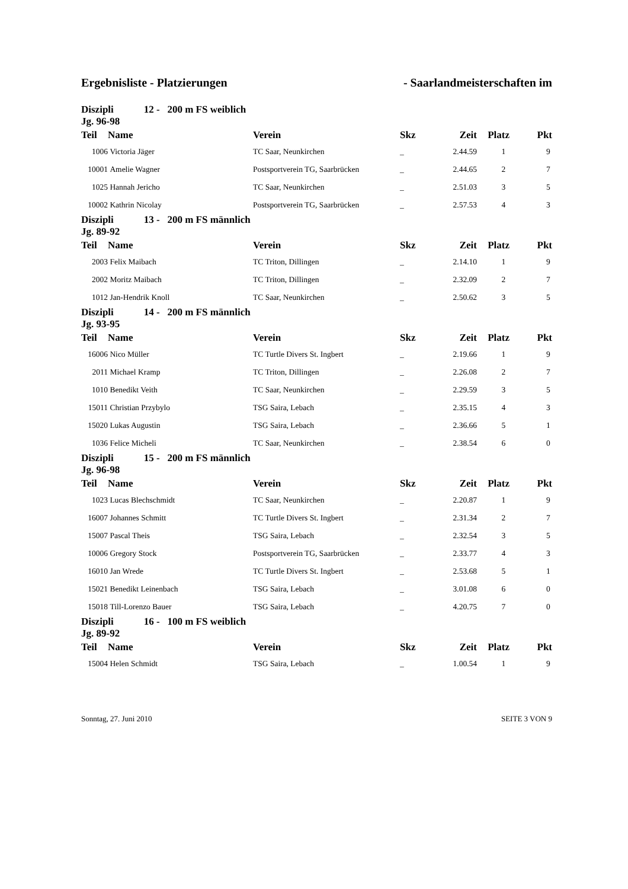Ergebnisliste - Platzierungen - Saarlandmeisterschaften im
| Diszipli 12 - 200 m FS weiblich Jg. 96-98 | | | | | | |
| Teil | Name | Verein | Skz | Zeit | Platz | Pkt |
| 1006 | Victoria Jäger | TC Saar, Neunkirchen | _ | 2.44.59 | 1 | 9 |
| 10001 | Amelie Wagner | Postsportverein TG, Saarbrücken | _ | 2.44.65 | 2 | 7 |
| 1025 | Hannah Jericho | TC Saar, Neunkirchen | _ | 2.51.03 | 3 | 5 |
| 10002 | Kathrin Nicolay | Postsportverein TG, Saarbrücken | _ | 2.57.53 | 4 | 3 |
| Diszipli 13 - 200 m FS männlich Jg. 89-92 | | | | | | |
| Teil | Name | Verein | Skz | Zeit | Platz | Pkt |
| 2003 | Felix Maibach | TC Triton, Dillingen | _ | 2.14.10 | 1 | 9 |
| 2002 | Moritz Maibach | TC Triton, Dillingen | _ | 2.32.09 | 2 | 7 |
| 1012 | Jan-Hendrik Knoll | TC Saar, Neunkirchen | _ | 2.50.62 | 3 | 5 |
| Diszipli 14 - 200 m FS männlich Jg. 93-95 | | | | | | |
| Teil | Name | Verein | Skz | Zeit | Platz | Pkt |
| 16006 | Nico Müller | TC Turtle Divers St. Ingbert | _ | 2.19.66 | 1 | 9 |
| 2011 | Michael Kramp | TC Triton, Dillingen | _ | 2.26.08 | 2 | 7 |
| 1010 | Benedikt Veith | TC Saar, Neunkirchen | _ | 2.29.59 | 3 | 5 |
| 15011 | Christian Przybylo | TSG Saira, Lebach | _ | 2.35.15 | 4 | 3 |
| 15020 | Lukas Augustin | TSG Saira, Lebach | _ | 2.36.66 | 5 | 1 |
| 1036 | Felice Micheli | TC Saar, Neunkirchen | _ | 2.38.54 | 6 | 0 |
| Diszipli 15 - 200 m FS männlich Jg. 96-98 | | | | | | |
| Teil | Name | Verein | Skz | Zeit | Platz | Pkt |
| 1023 | Lucas Blechschmidt | TC Saar, Neunkirchen | _ | 2.20.87 | 1 | 9 |
| 16007 | Johannes Schmitt | TC Turtle Divers St. Ingbert | _ | 2.31.34 | 2 | 7 |
| 15007 | Pascal Theis | TSG Saira, Lebach | _ | 2.32.54 | 3 | 5 |
| 10006 | Gregory Stock | Postsportverein TG, Saarbrücken | _ | 2.33.77 | 4 | 3 |
| 16010 | Jan Wrede | TC Turtle Divers St. Ingbert | _ | 2.53.68 | 5 | 1 |
| 15021 | Benedikt Leinenbach | TSG Saira, Lebach | _ | 3.01.08 | 6 | 0 |
| 15018 | Till-Lorenzo Bauer | TSG Saira, Lebach | _ | 4.20.75 | 7 | 0 |
| Diszipli 16 - 100 m FS weiblich Jg. 89-92 | | | | | | |
| Teil | Name | Verein | Skz | Zeit | Platz | Pkt |
| 15004 | Helen Schmidt | TSG Saira, Lebach | _ | 1.00.54 | 1 | 9 |
Sonntag, 27. Juni 2010 SEITE 3 VON 9